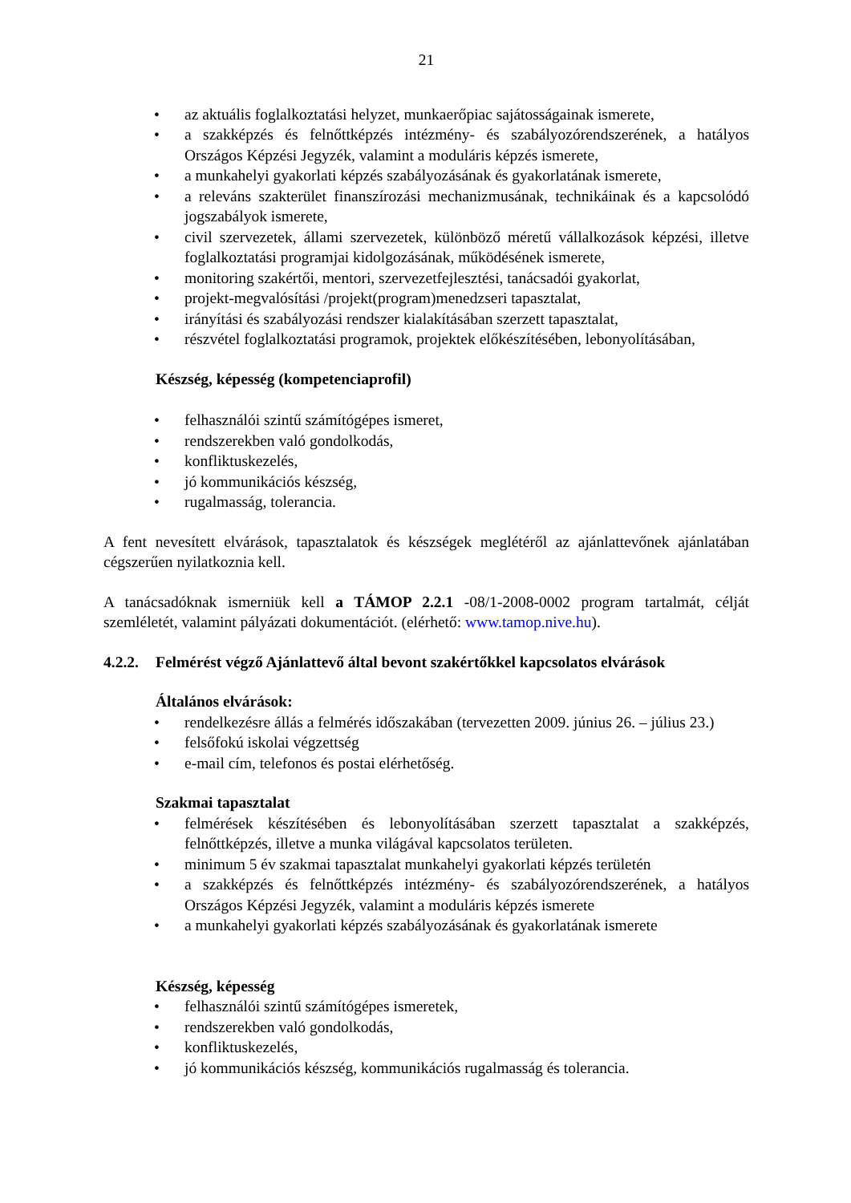21
• az aktuális foglalkoztatási helyzet, munkaerőpiac sajátosságainak ismerete,
• a szakképzés és felnőttképzés intézmény- és szabályozórendszerének, a hatályos Országos Képzési Jegyzék, valamint a moduláris képzés ismerete,
• a munkahelyi gyakorlati képzés szabályozásának és gyakorlatának ismerete,
• a releváns szakterület finanszírozási mechanizmusának, technikáinak és a kapcsolódó jogszabályok ismerete,
• civil szervezetek, állami szervezetek, különböző méretű vállalkozások képzési, illetve foglalkoztatási programjai kidolgozásának, működésének ismerete,
• monitoring szakértői, mentori, szervezetfejlesztési, tanácsadói gyakorlat,
• projekt-megvalósítási /projekt(program)menedzseri tapasztalat,
• irányítási és szabályozási rendszer kialakításában szerzett tapasztalat,
• részvétel foglalkoztatási programok, projektek előkészítésében, lebonyolításában,
Készség, képesség (kompetenciaprofil)
• felhasználói szintű számítógépes ismeret,
• rendszerekben való gondolkodás,
• konfliktuskezelés,
• jó kommunikációs készség,
• rugalmasság, tolerancia.
A fent nevesített elvárások, tapasztalatok és készségek meglétéről az ajánlattevőnek ajánlatában cégszerűen nyilatkoznia kell.
A tanácsadóknak ismerniük kell a TÁMOP 2.2.1 -08/1-2008-0002 program tartalmát, célját szemléletét, valamint pályázati dokumentációt. (elérhető: www.tamop.nive.hu).
4.2.2. Felmérést végző Ajánlattevő által bevont szakértőkkel kapcsolatos elvárások
Általános elvárások:
• rendelkezésre állás a felmérés időszakában (tervezetten 2009. június 26. – július 23.)
• felsőfokú iskolai végzettség
• e-mail cím, telefonos és postai elérhetőség.
Szakmai tapasztalat
• felmérések készítésében és lebonyolításában szerzett tapasztalat a szakképzés, felnőttképzés, illetve a munka világával kapcsolatos területen.
• minimum 5 év szakmai tapasztalat munkahelyi gyakorlati képzés területén
• a szakképzés és felnőttképzés intézmény- és szabályozórendszerének, a hatályos Országos Képzési Jegyzék, valamint a moduláris képzés ismerete
• a munkahelyi gyakorlati képzés szabályozásának és gyakorlatának ismerete
Készség, képesség
• felhasználói szintű számítógépes ismeretek,
• rendszerekben való gondolkodás,
• konfliktuskezelés,
• jó kommunikációs készség, kommunikációs rugalmasság és tolerancia.